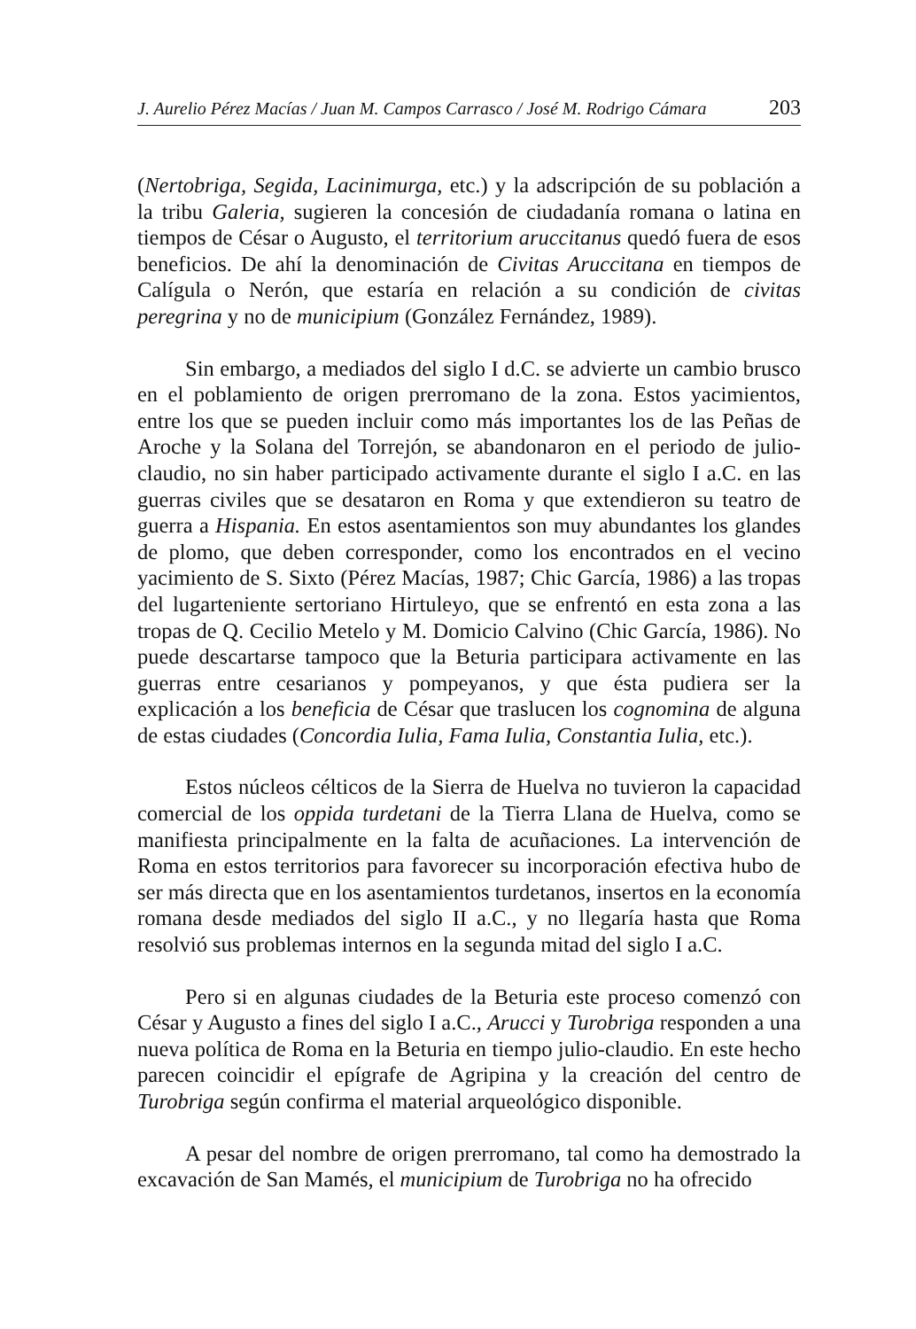J. Aurelio Pérez Macías / Juan M. Campos Carrasco / José M. Rodrigo Cámara 203
(Nertobriga, Segida, Lacinimurga, etc.) y la adscripción de su población a la tribu Galeria, sugieren la concesión de ciudadanía romana o latina en tiempos de César o Augusto, el territorium aruccitanus quedó fuera de esos beneficios. De ahí la denominación de Civitas Aruccitana en tiempos de Calígula o Nerón, que estaría en relación a su condición de civitas peregrina y no de municipium (González Fernández, 1989).
Sin embargo, a mediados del siglo I d.C. se advierte un cambio brusco en el poblamiento de origen prerromano de la zona. Estos yacimientos, entre los que se pueden incluir como más importantes los de las Peñas de Aroche y la Solana del Torrejón, se abandonaron en el periodo de julio-claudio, no sin haber participado activamente durante el siglo I a.C. en las guerras civiles que se desataron en Roma y que extendieron su teatro de guerra a Hispania. En estos asentamientos son muy abundantes los glandes de plomo, que deben corresponder, como los encontrados en el vecino yacimiento de S. Sixto (Pérez Macías, 1987; Chic García, 1986) a las tropas del lugarteniente sertoriano Hirtuleyo, que se enfrentó en esta zona a las tropas de Q. Cecilio Metelo y M. Domicio Calvino (Chic García, 1986). No puede descartarse tampoco que la Beturia participara activamente en las guerras entre cesarianos y pompeyanos, y que ésta pudiera ser la explicación a los beneficia de César que traslucen los cognomina de alguna de estas ciudades (Concordia Iulia, Fama Iulia, Constantia Iulia, etc.).
Estos núcleos célticos de la Sierra de Huelva no tuvieron la capacidad comercial de los oppida turdetani de la Tierra Llana de Huelva, como se manifiesta principalmente en la falta de acuñaciones. La intervención de Roma en estos territorios para favorecer su incorporación efectiva hubo de ser más directa que en los asentamientos turdetanos, insertos en la economía romana desde mediados del siglo II a.C., y no llegaría hasta que Roma resolvió sus problemas internos en la segunda mitad del siglo I a.C.
Pero si en algunas ciudades de la Beturia este proceso comenzó con César y Augusto a fines del siglo I a.C., Arucci y Turobriga responden a una nueva política de Roma en la Beturia en tiempo julio-claudio. En este hecho parecen coincidir el epígrafe de Agripina y la creación del centro de Turobriga según confirma el material arqueológico disponible.
A pesar del nombre de origen prerromano, tal como ha demostrado la excavación de San Mamés, el municipium de Turobriga no ha ofrecido